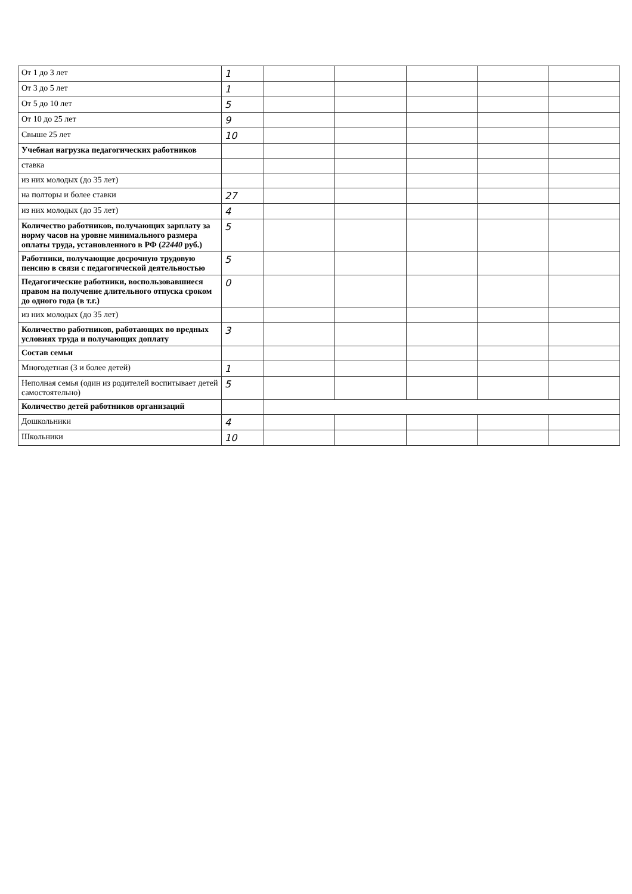| От 1 до 3 лет | 1 | | | | | |
| От 3 до 5 лет | 1 | | | | | |
| От 5 до 10 лет | 5 | | | | | |
| От 10 до 25 лет | 9 | | | | | |
| Свыше 25 лет | 10 | | | | | |
| Учебная нагрузка педагогических работников | | | | | | |
| ставка | | | | | | |
| из них молодых (до 35 лет) | | | | | | |
| на полторы и более ставки | 27 | | | | | |
| из них молодых (до 35 лет) | 4 | | | | | |
| Количество работников, получающих зарплату за норму часов на уровне минимального размера оплаты труда, установленного в РФ ( 22440 руб.) | 5 | | | | | |
| Работники, получающие досрочную трудовую пенсию в связи с педагогической деятельностью | 5 | | | | | |
| Педагогические работники, воспользовавшиеся правом на получение длительного отпуска сроком до одного года (в т.г.) | 0 | | | | | |
| из них молодых (до 35 лет) | | | | | | |
| Количество работников, работающих во вредных условиях труда и получающих доплату | 3 | | | | | |
| Состав семьи | | | | | | |
| Многодетная (3 и более детей) | 1 | | | | | |
| Неполная семья (один из родителей воспитывает детей самостоятельно) | 5 | | | | | |
| Количество детей работников организаций | | | | | | |
| Дошкольники | 4 | | | | | |
| Школьники | 10 | | | | | |